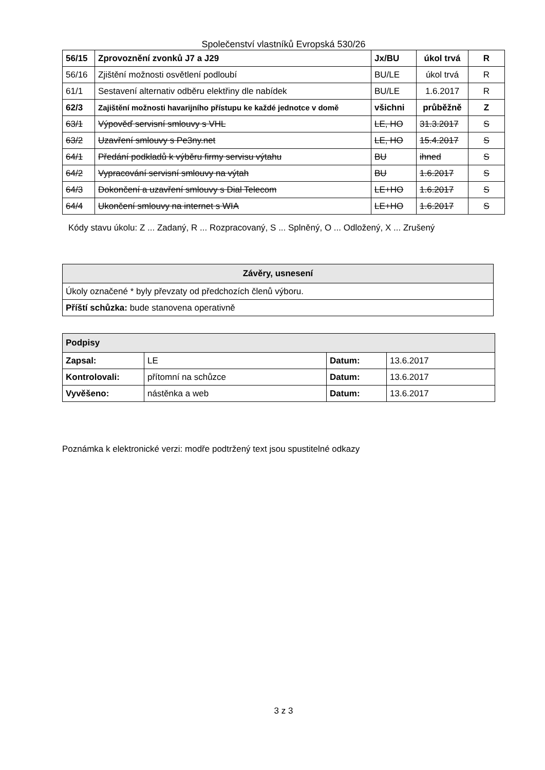Společenství vlastníků Evropská 530/26
| 56/15 | Zprovoznění zvonků J7 a J29 | Jx/BU | úkol trvá | R |
| 56/16 | Zjištění možnosti osvětlení podloubí | BU/LE | úkol trvá | R |
| 61/1 | Sestavení alternativ odběru elektřiny dle nabídek | BU/LE | 1.6.2017 | R |
| 62/3 | Zajištění možnosti havarijního přístupu ke každé jednotce v domě | všichni | průběžně | Z |
| 63/1 | Výpověď servisní smlouvy s VHL | LE, HO | 31.3.2017 | S |
| 63/2 | Uzavření smlouvy s Pe3ny.net | LE, HO | 15.4.2017 | S |
| 64/1 | Předání podkladů k výběru firmy servisu výtahu | BU | ihned | S |
| 64/2 | Vypracování servisní smlouvy na výtah | BU | 1.6.2017 | S |
| 64/3 | Dokončení a uzavření smlouvy s Dial Telecom | LE+HO | 1.6.2017 | S |
| 64/4 | Ukončení smlouvy na internet s WIA | LE+HO | 1.6.2017 | S |
Kódy stavu úkolu: Z ... Zadaný, R ... Rozpracovaný, S ... Splněný, O ... Odložený, X ... Zrušený
| Závěry, usnesení |
| --- |
| Úkoly označené * byly převzaty od předchozích členů výboru. |
| Příští schůzka: bude stanovena operativně |
| Podpisy | | | |
| --- | --- | --- | --- |
| Zapsal: | LE | Datum: | 13.6.2017 |
| Kontrolovali: | přítomní na schůzce | Datum: | 13.6.2017 |
| Vyvěšeno: | nástěnka a web | Datum: | 13.6.2017 |
Poznámka k elektronické verzi: modře podtržený text jsou spustitelné odkazy
3 z 3